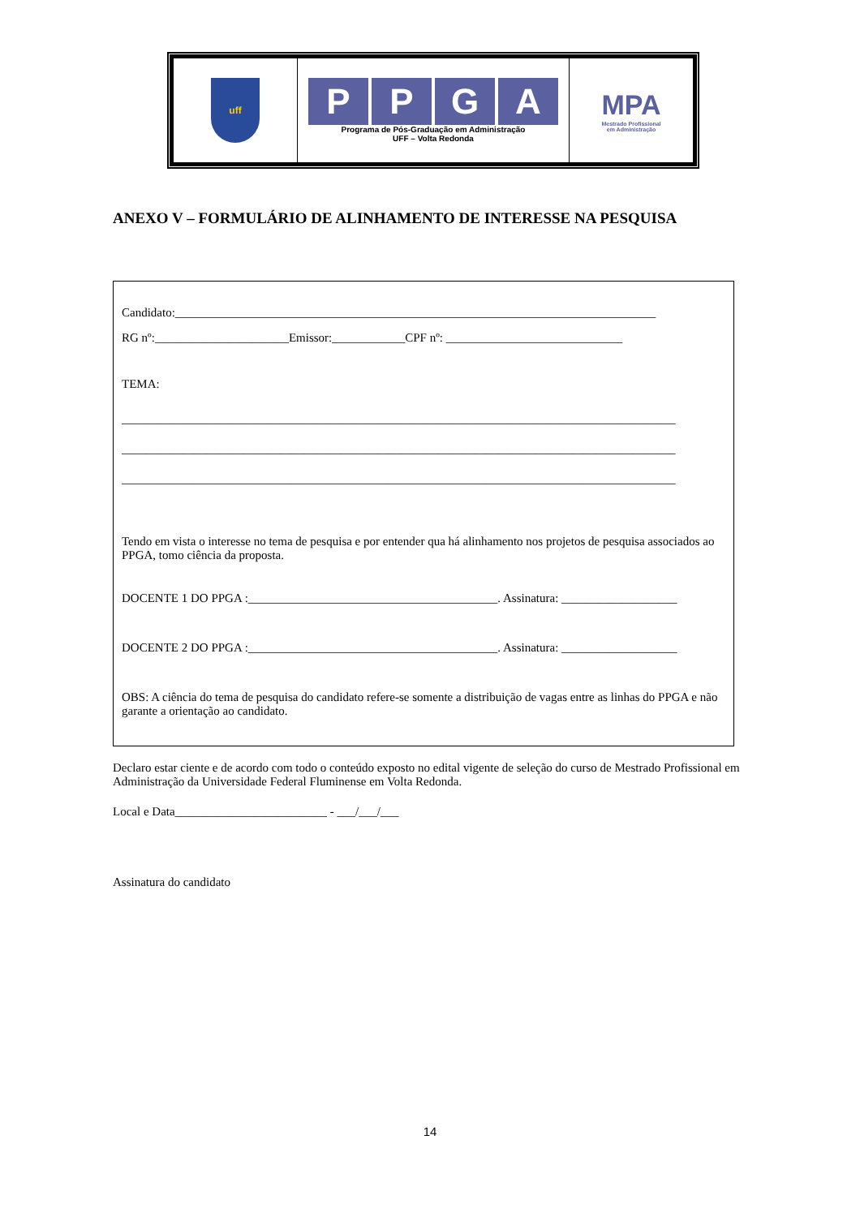| uff | P P G A Programa de Pós-Graduação em Administração UFF – Volta Redonda | MPA Mestrado Profissional em Administração |
ANEXO V – FORMULÁRIO DE ALINHAMENTO DE INTERESSE NA PESQUISA
Candidato:_______________________________________________________________________________
RG nº:______________________Emissor:____________CPF nº: _____________________________
TEMA:
___________________________________________________________________________________________
___________________________________________________________________________________________
___________________________________________________________________________________________
Tendo em vista o interesse no tema de pesquisa e por entender qua há alinhamento nos projetos de pesquisa associados ao PPGA, tomo ciência da proposta.
DOCENTE 1 DO PPGA :_________________________________________. Assinatura: ___________________
DOCENTE 2 DO PPGA :_________________________________________. Assinatura: ___________________
OBS: A ciência do tema de pesquisa do candidato refere-se somente a distribuição de vagas entre as linhas do PPGA e não garante a orientação ao candidato.
Declaro estar ciente e de acordo com todo o conteúdo exposto no edital vigente de seleção do curso de Mestrado Profissional em Administração da Universidade Federal Fluminense em Volta Redonda.
Local e Data_________________________ - ___/___/___
Assinatura do candidato
14